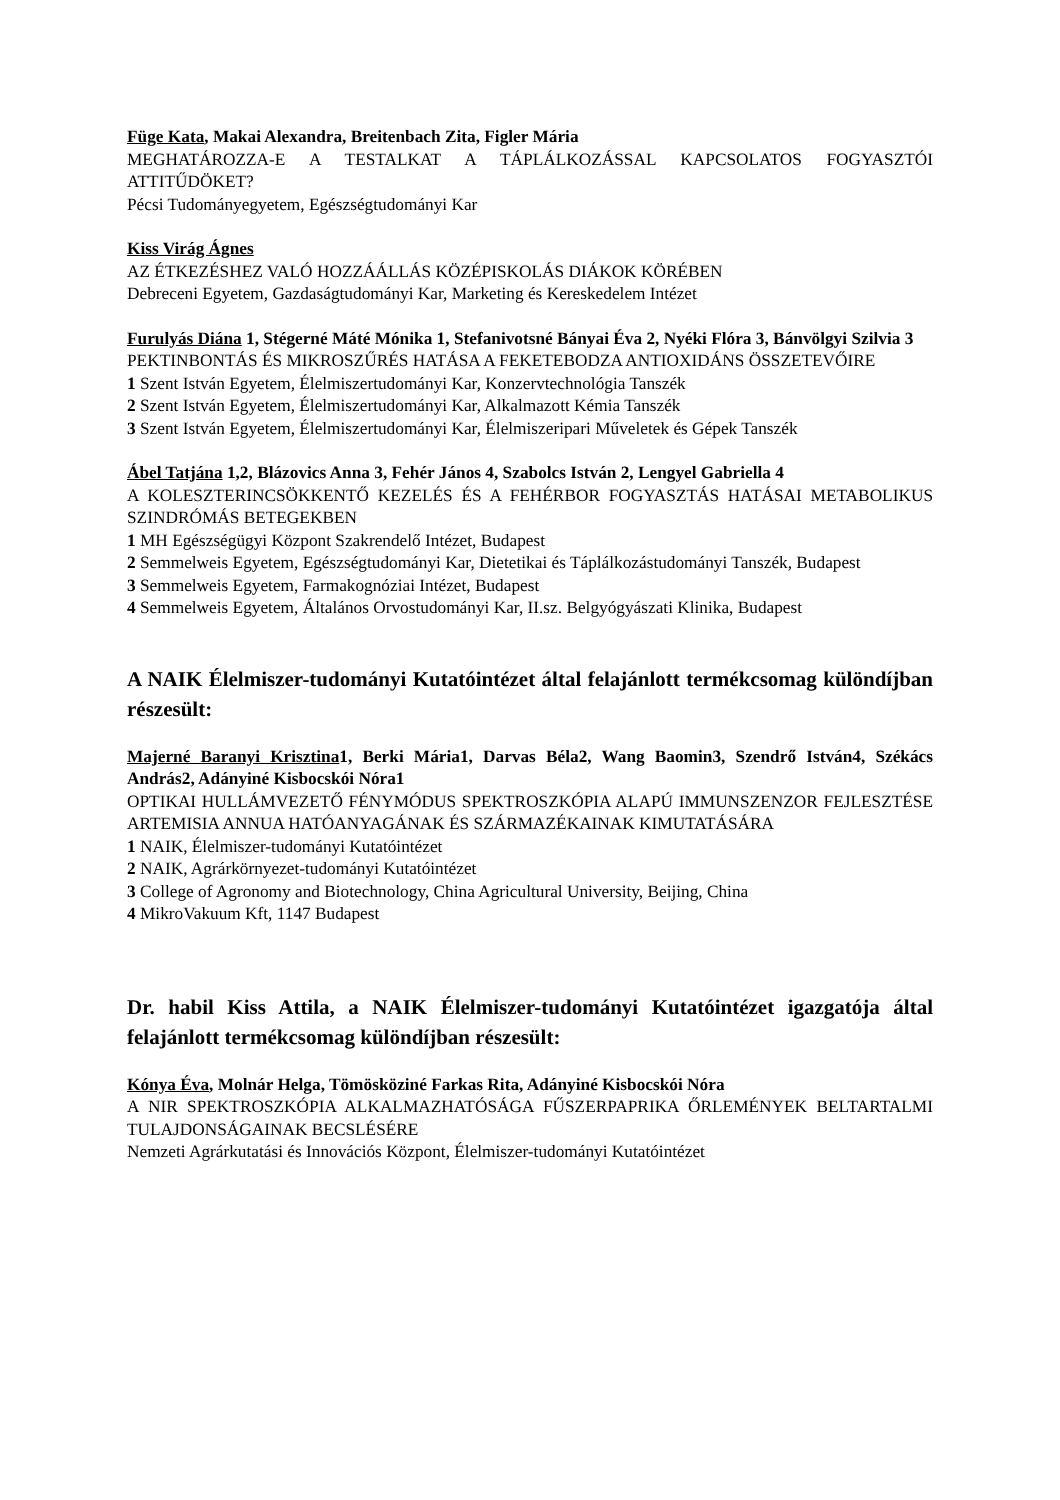Füge Kata, Makai Alexandra, Breitenbach Zita, Figler Mária
MEGHATÁROZZA-E A TESTALKAT A TÁPLÁLKOZÁSSAL KAPCSOLATOS FOGYASZTÓI ATTITŰDÖKET?
Pécsi Tudományegyetem, Egészségtudományi Kar
Kiss Virág Ágnes
AZ ÉTKEZÉSHEZ VALÓ HOZZÁÁLLÁS KÖZÉPISKOLÁS DIÁKOK KÖRÉBEN
Debreceni Egyetem, Gazdaságtudományi Kar, Marketing és Kereskedelem Intézet
Furulyás Diána 1, Stégerné Máté Mónika 1, Stefanivotsné Bányai Éva 2, Nyéki Flóra 3, Bánvölgyi Szilvia 3
PEKTINBONTÁS ÉS MIKROSZŰRÉS HATÁSA A FEKETEBODZA ANTIOXIDÁNS ÖSSZETEVŐIRE
1 Szent István Egyetem, Élelmiszertudományi Kar, Konzervtechnológia Tanszék
2 Szent István Egyetem, Élelmiszertudományi Kar, Alkalmazott Kémia Tanszék
3 Szent István Egyetem, Élelmiszertudományi Kar, Élelmiszeripari Műveletek és Gépek Tanszék
Ábel Tatjána 1,2, Blázovics Anna 3, Fehér János 4, Szabolcs István 2, Lengyel Gabriella 4
A KOLESZTERINCSÖKKENTŐ KEZELÉS ÉS A FEHÉRBOR FOGYASZTÁS HATÁSAI METABOLIKUS SZINDRÓMÁS BETEGEKBEN
1 MH Egészségügyi Központ Szakrendelő Intézet, Budapest
2 Semmelweis Egyetem, Egészségtudományi Kar, Dietetikai és Táplálkozástudományi Tanszék, Budapest
3 Semmelweis Egyetem, Farmakognóziai Intézet, Budapest
4 Semmelweis Egyetem, Általános Orvostudományi Kar, II.sz. Belgyógyászati Klinika, Budapest
A NAIK Élelmiszer-tudományi Kutatóintézet által felajánlott termékcsomag különdíjban részesült:
Majerné Baranyi Krisztina1, Berki Mária1, Darvas Béla2, Wang Baomin3, Szendrő István4, Székács András2, Adányiné Kisbocskói Nóra1
OPTIKAI HULLÁMVEZETŐ FÉNYMÓDUS SPEKTROSZKÓPIA ALAPÚ IMMUNSZENZOR FEJLESZTÉSE ARTEMISIA ANNUA HATÓANYAGÁNAK ÉS SZÁRMAZÉKAINAK KIMUTATÁSÁRA
1 NAIK, Élelmiszer-tudományi Kutatóintézet
2 NAIK, Agrárkörnyezet-tudományi Kutatóintézet
3 College of Agronomy and Biotechnology, China Agricultural University, Beijing, China
4 MikroVakuum Kft, 1147 Budapest
Dr. habil Kiss Attila, a NAIK Élelmiszer-tudományi Kutatóintézet igazgatója által felajánlott termékcsomag különdíjban részesült:
Kónya Éva, Molnár Helga, Tömösköziné Farkas Rita, Adányiné Kisbocskói Nóra
A NIR SPEKTROSZKÓPIA ALKALMAZHATÓSÁGA FŰSZERPAPRIKA ŐRLEMÉNYEK BELTARTALMI TULAJDONSÁGAINAK BECSLÉSÉRE
Nemzeti Agrárkutatási és Innovációs Központ, Élelmiszer-tudományi Kutatóintézet